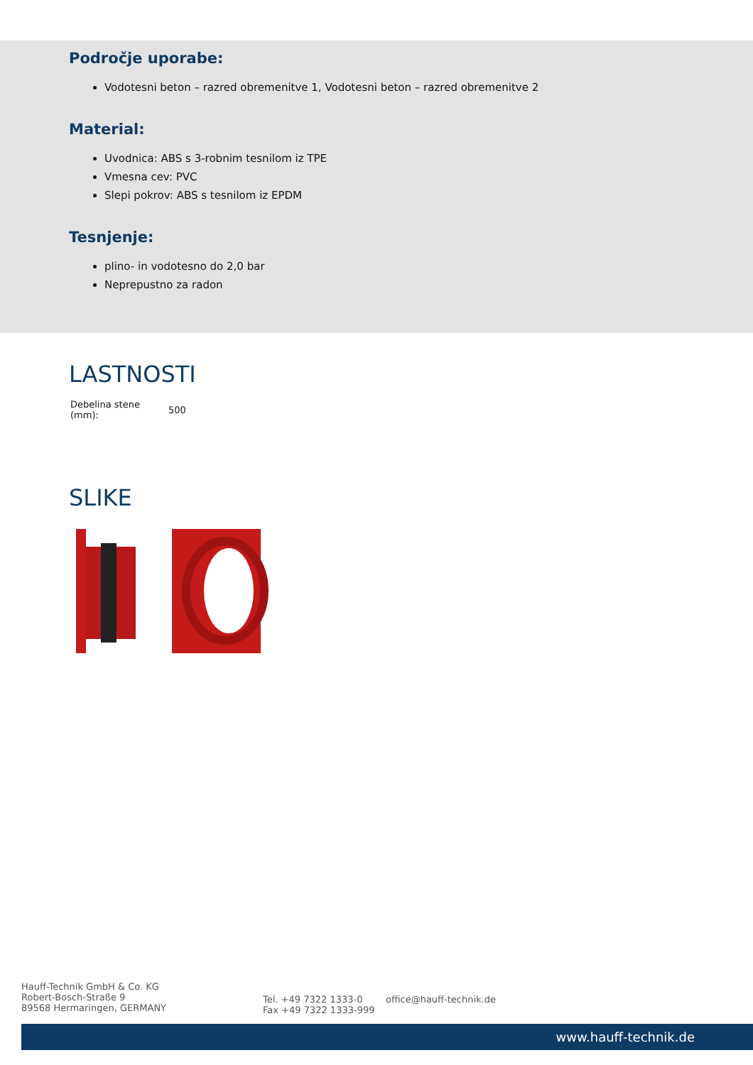Področje uporabe:
Vodotesni beton – razred obremenitve 1, Vodotesni beton – razred obremenitve 2
Material:
Uvodnica: ABS s 3-robnim tesnilom iz TPE
Vmesna cev: PVC
Slepi pokrov: ABS s tesnilom iz EPDM
Tesnjenje:
plino- in vodotesno do 2,0 bar
Neprepustno za radon
LASTNOSTI
| Debelina stene (mm): | 500 |
SLIKE
Hauff-Technik GmbH & Co. KG
Robert-Bosch-Straße 9
89568 Hermaringen, GERMANY
Tel. +49 7322 1333-0
Fax +49 7322 1333-999
office@hauff-technik.de
www.hauff-technik.de